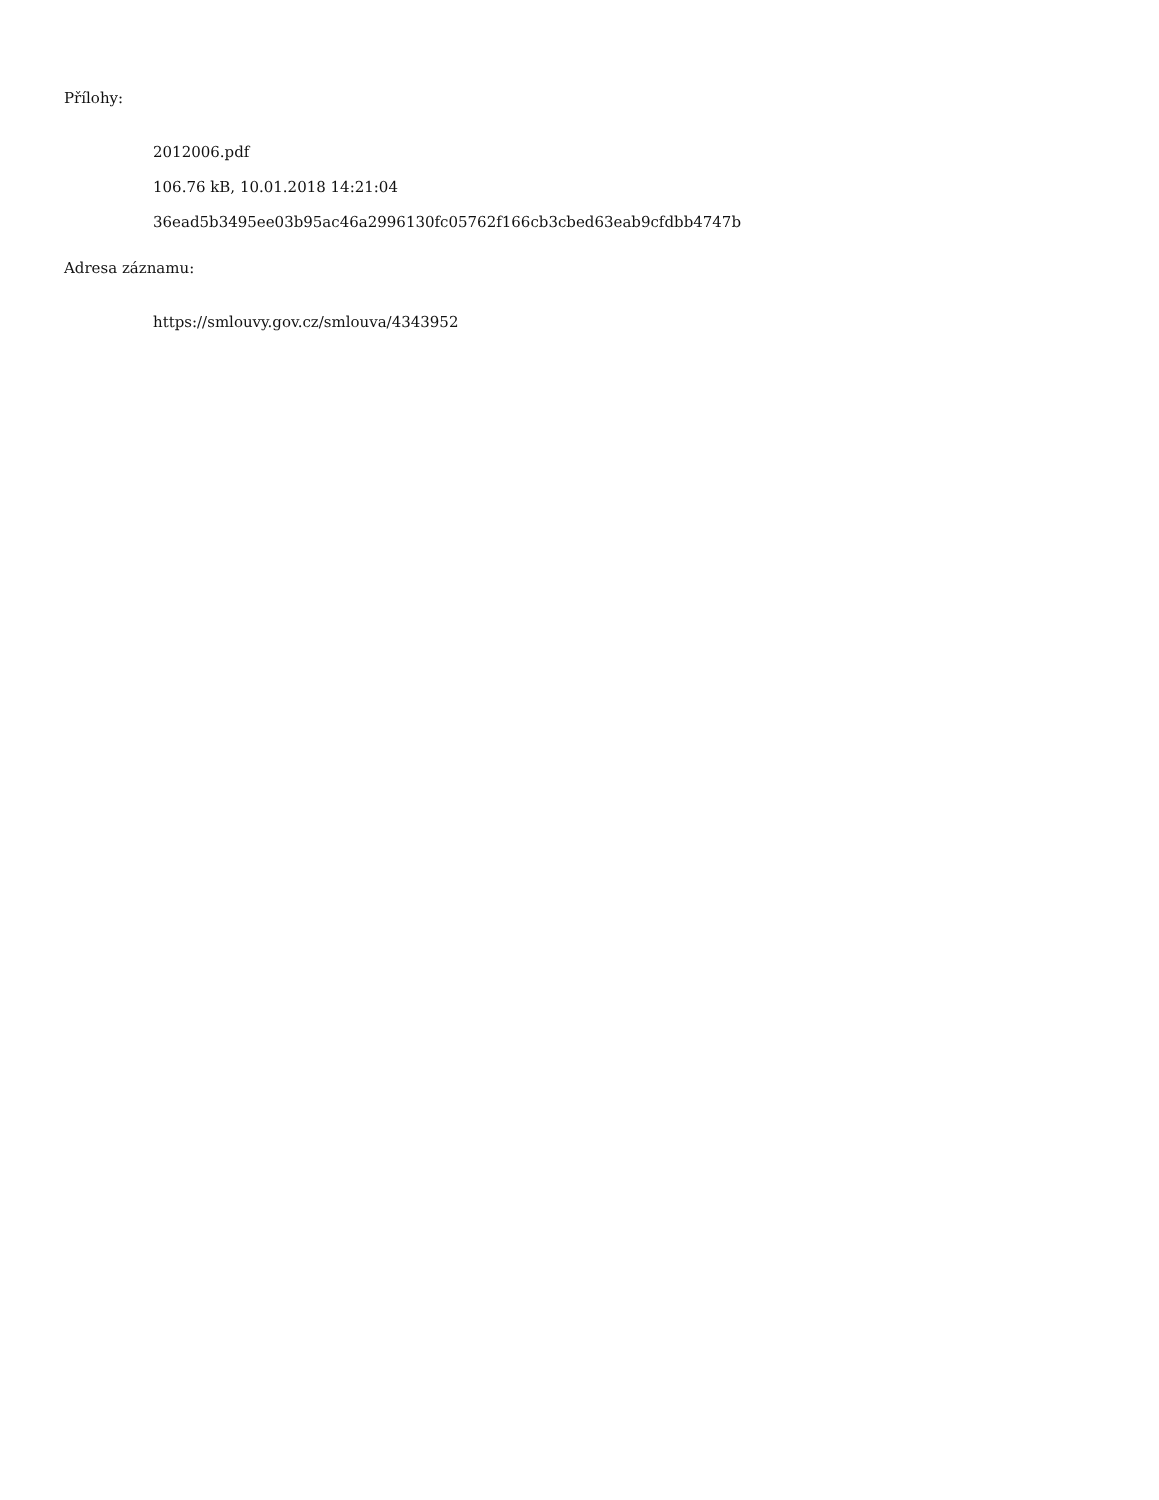Přílohy:
2012006.pdf
106.76 kB, 10.01.2018 14:21:04
36ead5b3495ee03b95ac46a2996130fc05762f166cb3cbed63eab9cfdbb4747b
Adresa záznamu:
https://smlouvy.gov.cz/smlouva/4343952